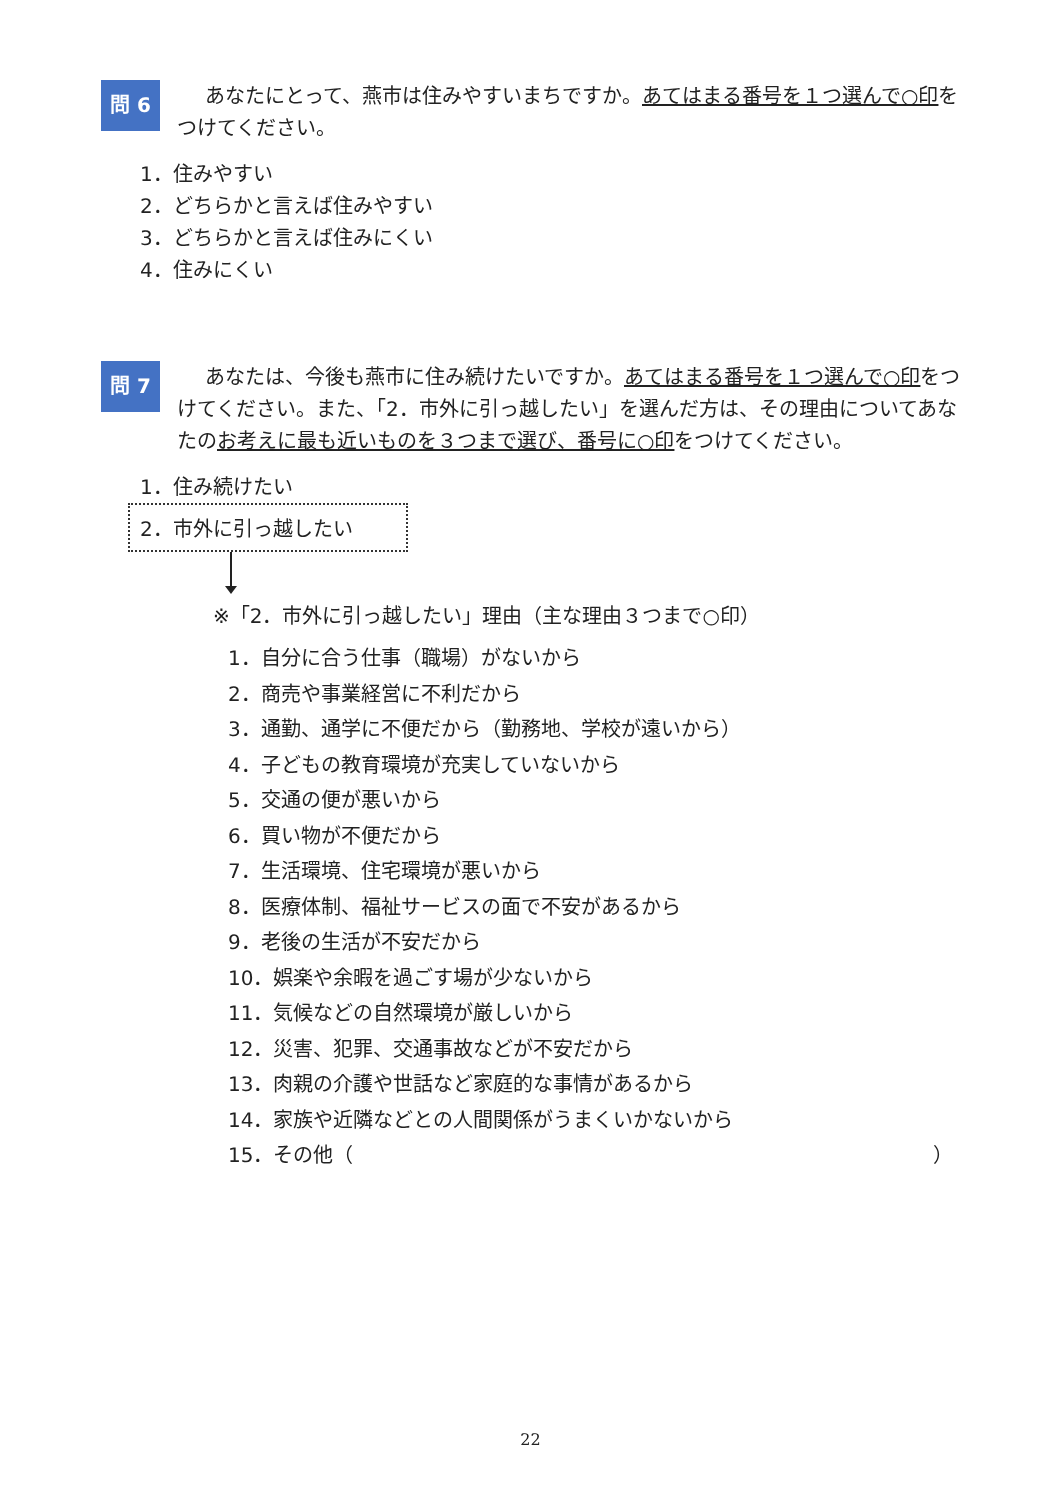問 6
あなたにとって、燕市は住みやすいまちですか。あてはまる番号を１つ選んで○印をつけてください。
1．住みやすい
2．どちらかと言えば住みやすい
3．どちらかと言えば住みにくい
4．住みにくい
問 7
あなたは、今後も燕市に住み続けたいですか。あてはまる番号を１つ選んで○印をつけてください。また、「2．市外に引っ越したい」を選んだ方は、その理由についてあなたのお考えに最も近いものを３つまで選び、番号に○印をつけてください。
1．住み続けたい
2．市外に引っ越したい
※「2．市外に引っ越したい」理由（主な理由３つまで○印）
1．自分に合う仕事（職場）がないから
2．商売や事業経営に不利だから
3．通勤、通学に不便だから（勤務地、学校が遠いから）
4．子どもの教育環境が充実していないから
5．交通の便が悪いから
6．買い物が不便だから
7．生活環境、住宅環境が悪いから
8．医療体制、福祉サービスの面で不安があるから
9．老後の生活が不安だから
10．娯楽や余暇を過ごす場が少ないから
11．気候などの自然環境が厳しいから
12．災害、犯罪、交通事故などが不安だから
13．肉親の介護や世話など家庭的な事情があるから
14．家族や近隣などとの人間関係がうまくいかないから
15．その他（ ）
22